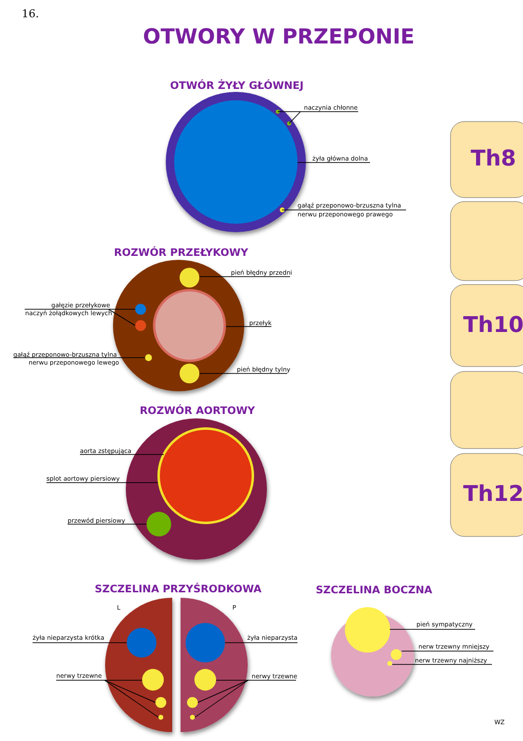16.
OTWORY W PRZEPONIE
Th8
Th10
Th12
OTWÓR ŻYŁY GŁÓWNEJ
naczynia chłonne
żyła główna dolna
gałąź przeponowo-brzuszna tylna
nerwu przeponowego prawego
ROZWÓR PRZEŁYKOWY
pień błędny przedni
gałęzie przełykowe
naczyń żołądkowych lewych
przełyk
gałąź przeponowo-brzuszna tylna
nerwu przeponowego lewego
pień błędny tylny
ROZWÓR AORTOWY
aorta zstępująca
splot aortowy piersiowy
przewód piersiowy
SZCZELINA PRZYŚRODKOWA
L
P
żyła nieparzysta krótka
żyła nieparzysta
nerwy trzewne
nerwy trzewne
SZCZELINA BOCZNA
pień sympatyczny
nerw trzewny mniejszy
nerw trzewny najniższy
WZ